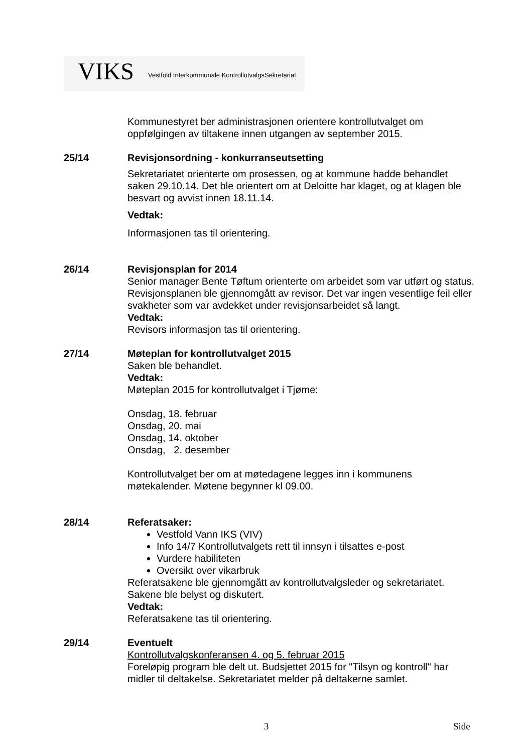VIKS Vestfold Interkommunale KontrollutvalgsSekretariat
Kommunestyret ber administrasjonen orientere kontrollutvalget om oppfølgingen av tiltakene innen utgangen av september 2015.
25/14 Revisjonsordning - konkurranseutsetting
Sekretariatet orienterte om prosessen, og at kommune hadde behandlet saken 29.10.14. Det ble orientert om at Deloitte har klaget, og at klagen ble besvart og avvist innen 18.11.14.
Vedtak:
Informasjonen tas til orientering.
26/14 Revisjonsplan for 2014
Senior manager Bente Tøftum orienterte om arbeidet som var utført og status. Revisjonsplanen ble gjennomgått av revisor. Det var ingen vesentlige feil eller svakheter som var avdekket under revisjonsarbeidet så langt.
Vedtak:
Revisors informasjon tas til orientering.
27/14 Møteplan for kontrollutvalget 2015
Saken ble behandlet.
Vedtak:
Møteplan 2015 for kontrollutvalget i Tjøme:
Onsdag, 18. februar
Onsdag, 20. mai
Onsdag, 14. oktober
Onsdag, 2. desember
Kontrollutvalget ber om at møtedagene legges inn i kommunens møtekalender. Møtene begynner kl 09.00.
28/14 Referatsaker:
Vestfold Vann IKS (VIV)
Info 14/7 Kontrollutvalgets rett til innsyn i tilsattes e-post
Vurdere habiliteten
Oversikt over vikarbruk
Referatsakene ble gjennomgått av kontrollutvalgsleder og sekretariatet. Sakene ble belyst og diskutert.
Vedtak:
Referatsakene tas til orientering.
29/14 Eventuelt
Kontrollutvalgskonferansen 4. og 5. februar 2015
Foreløpig program ble delt ut. Budsjettet 2015 for "Tilsyn og kontroll" har midler til deltakelse. Sekretariatet melder på deltakerne samlet.
3 Side